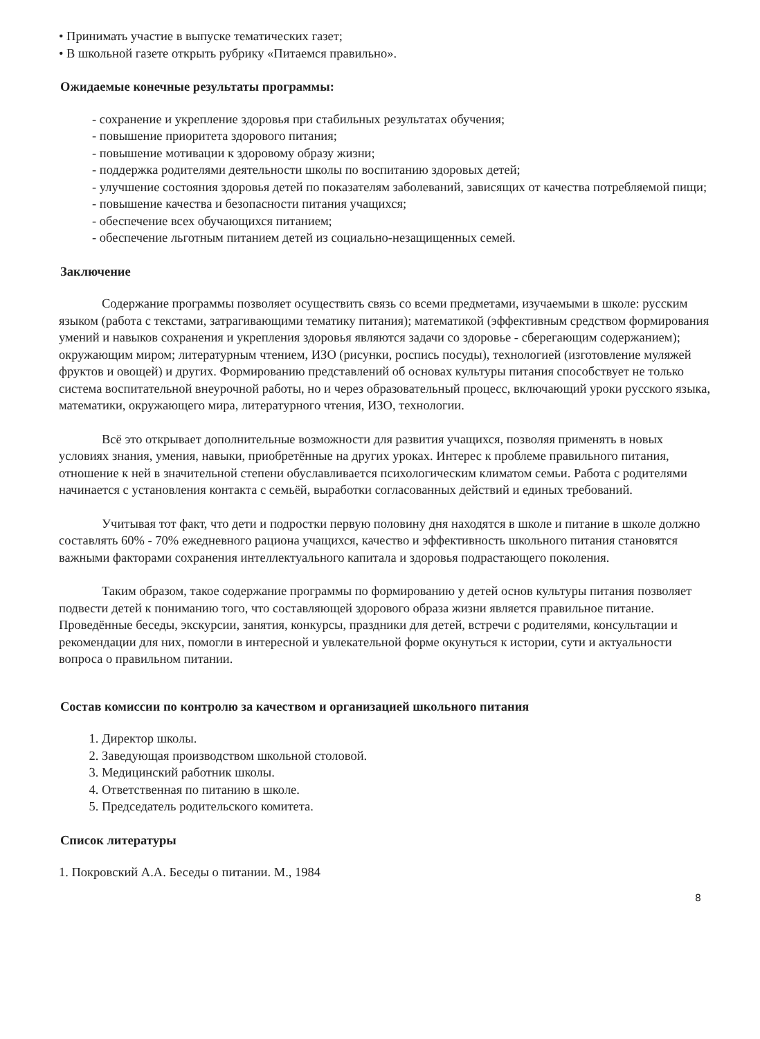• Принимать участие в выпуске тематических газет;
• В школьной газете открыть рубрику «Питаемся правильно».
Ожидаемые конечные результаты программы:
- сохранение и укрепление здоровья при стабильных результатах обучения;
- повышение приоритета здорового питания;
- повышение мотивации к здоровому образу жизни;
- поддержка родителями деятельности школы по воспитанию здоровых детей;
- улучшение состояния здоровья детей по показателям заболеваний, зависящих от качества потребляемой пищи;
- повышение качества и безопасности питания учащихся;
- обеспечение всех обучающихся питанием;
- обеспечение льготным питанием детей из социально-незащищенных семей.
Заключение
Содержание программы позволяет осуществить связь со всеми предметами, изучаемыми в школе: русским языком (работа с текстами, затрагивающими тематику питания); математикой (эффективным средством формирования умений и навыков сохранения и укрепления здоровья являются задачи со здоровье - сберегающим содержанием); окружающим миром; литературным чтением, ИЗО (рисунки, роспись посуды), технологией (изготовление муляжей фруктов и овощей) и других. Формированию представлений об основах культуры питания способствует не только система воспитательной внеурочной работы, но и через образовательный процесс, включающий уроки русского языка, математики, окружающего мира, литературного чтения, ИЗО, технологии.
Всё это открывает дополнительные возможности для развития учащихся, позволяя применять в новых условиях знания, умения, навыки, приобретённые на других уроках. Интерес к проблеме правильного питания, отношение к ней в значительной степени обуславливается психологическим климатом семьи. Работа с родителями начинается с установления контакта с семьёй, выработки согласованных действий и единых требований.
Учитывая тот факт, что дети и подростки первую половину дня находятся в школе и питание в школе должно составлять 60% - 70% ежедневного рациона учащихся, качество и эффективность школьного питания становятся важными факторами сохранения интеллектуального капитала и здоровья подрастающего поколения.
Таким образом, такое содержание программы по формированию у детей основ культуры питания позволяет подвести детей к пониманию того, что составляющей здорового образа жизни является правильное питание. Проведённые беседы, экскурсии, занятия, конкурсы, праздники для детей, встречи с родителями, консультации и рекомендации для них, помогли в интересной и увлекательной форме окунуться к истории, сути и актуальности вопроса о правильном питании.
Состав комиссии по контролю за качеством и организацией школьного питания
1. Директор школы.
2. Заведующая производством школьной столовой.
3. Медицинский работник школы.
4. Ответственная по питанию в школе.
5. Председатель родительского комитета.
Список литературы
1. Покровский А.А. Беседы о питании. М., 1984
8